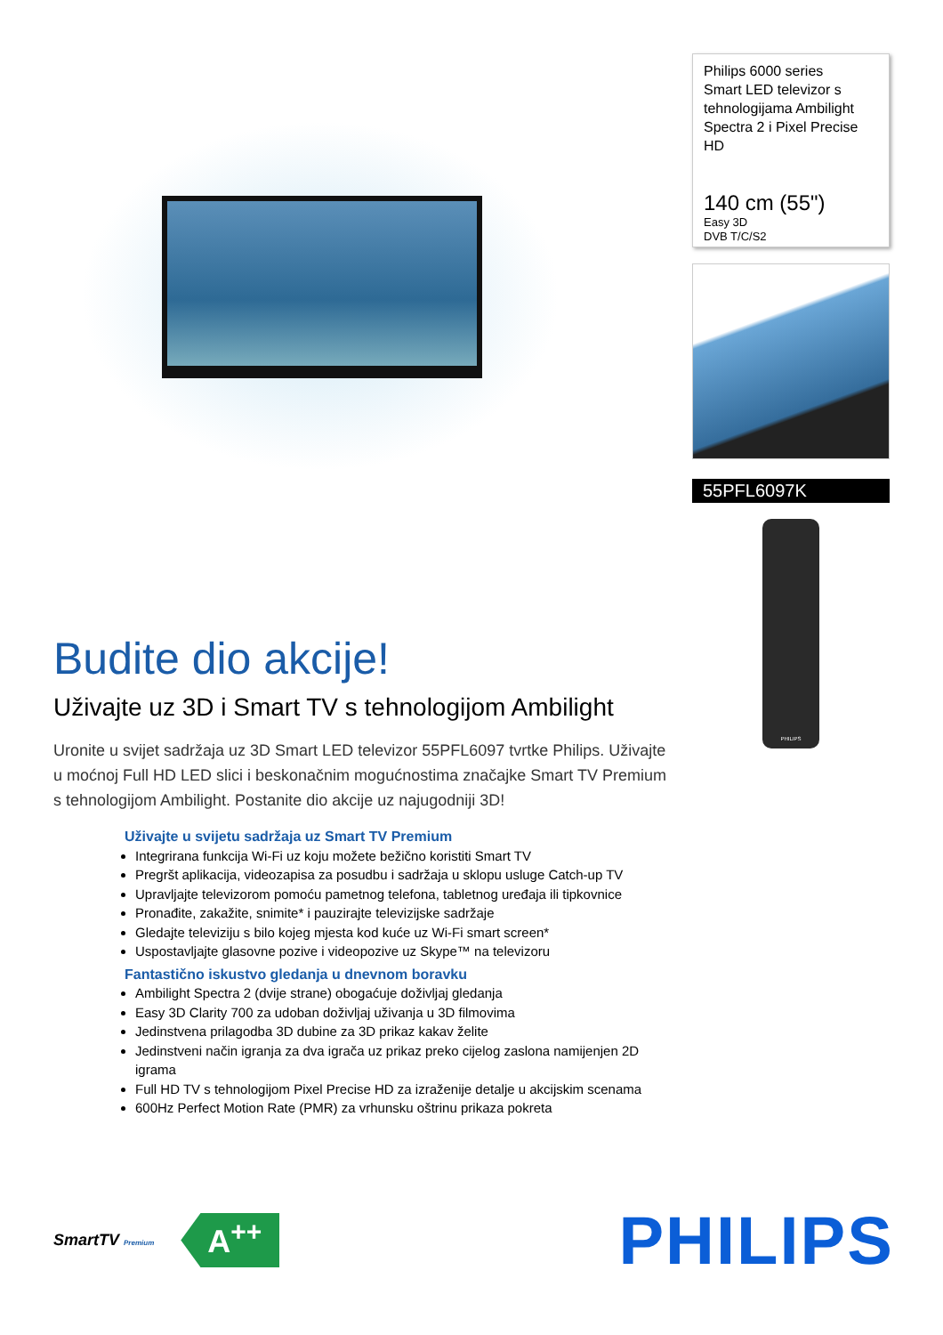Philips 6000 series
Smart LED televizor s tehnologijama Ambilight Spectra 2 i Pixel Precise HD
140 cm (55")
Easy 3D
DVB T/C/S2
55PFL6097K
PHILIPS
Budite dio akcije!
Uživajte uz 3D i Smart TV s tehnologijom Ambilight
Uronite u svijet sadržaja uz 3D Smart LED televizor 55PFL6097 tvrtke Philips. Uživajte u moćnoj Full HD LED slici i beskonačnim mogućnostima značajke Smart TV Premium s tehnologijom Ambilight. Postanite dio akcije uz najugodniji 3D!
Uživajte u svijetu sadržaja uz Smart TV Premium
Integrirana funkcija Wi-Fi uz koju možete bežično koristiti Smart TV
Pregršt aplikacija, videozapisa za posudbu i sadržaja u sklopu usluge Catch-up TV
Upravljajte televizorom pomoću pametnog telefona, tabletnog uređaja ili tipkovnice
Pronađite, zakažite, snimite* i pauzirajte televizijske sadržaje
Gledajte televiziju s bilo kojeg mjesta kod kuće uz Wi-Fi smart screen*
Uspostavljajte glasovne pozive i videopozive uz Skype™ na televizoru
Fantastično iskustvo gledanja u dnevnom boravku
Ambilight Spectra 2 (dvije strane) obogaćuje doživljaj gledanja
Easy 3D Clarity 700 za udoban doživljaj uživanja u 3D filmovima
Jedinstvena prilagodba 3D dubine za 3D prikaz kakav želite
Jedinstveni način igranja za dva igrača uz prikaz preko cijelog zaslona namijenjen 2D igrama
Full HD TV s tehnologijom Pixel Precise HD za izraženije detalje u akcijskim scenama
600Hz Perfect Motion Rate (PMR) za vrhunsku oštrinu prikaza pokreta
SmartTV Premium
A<sup>++</sup>
PHILIPS